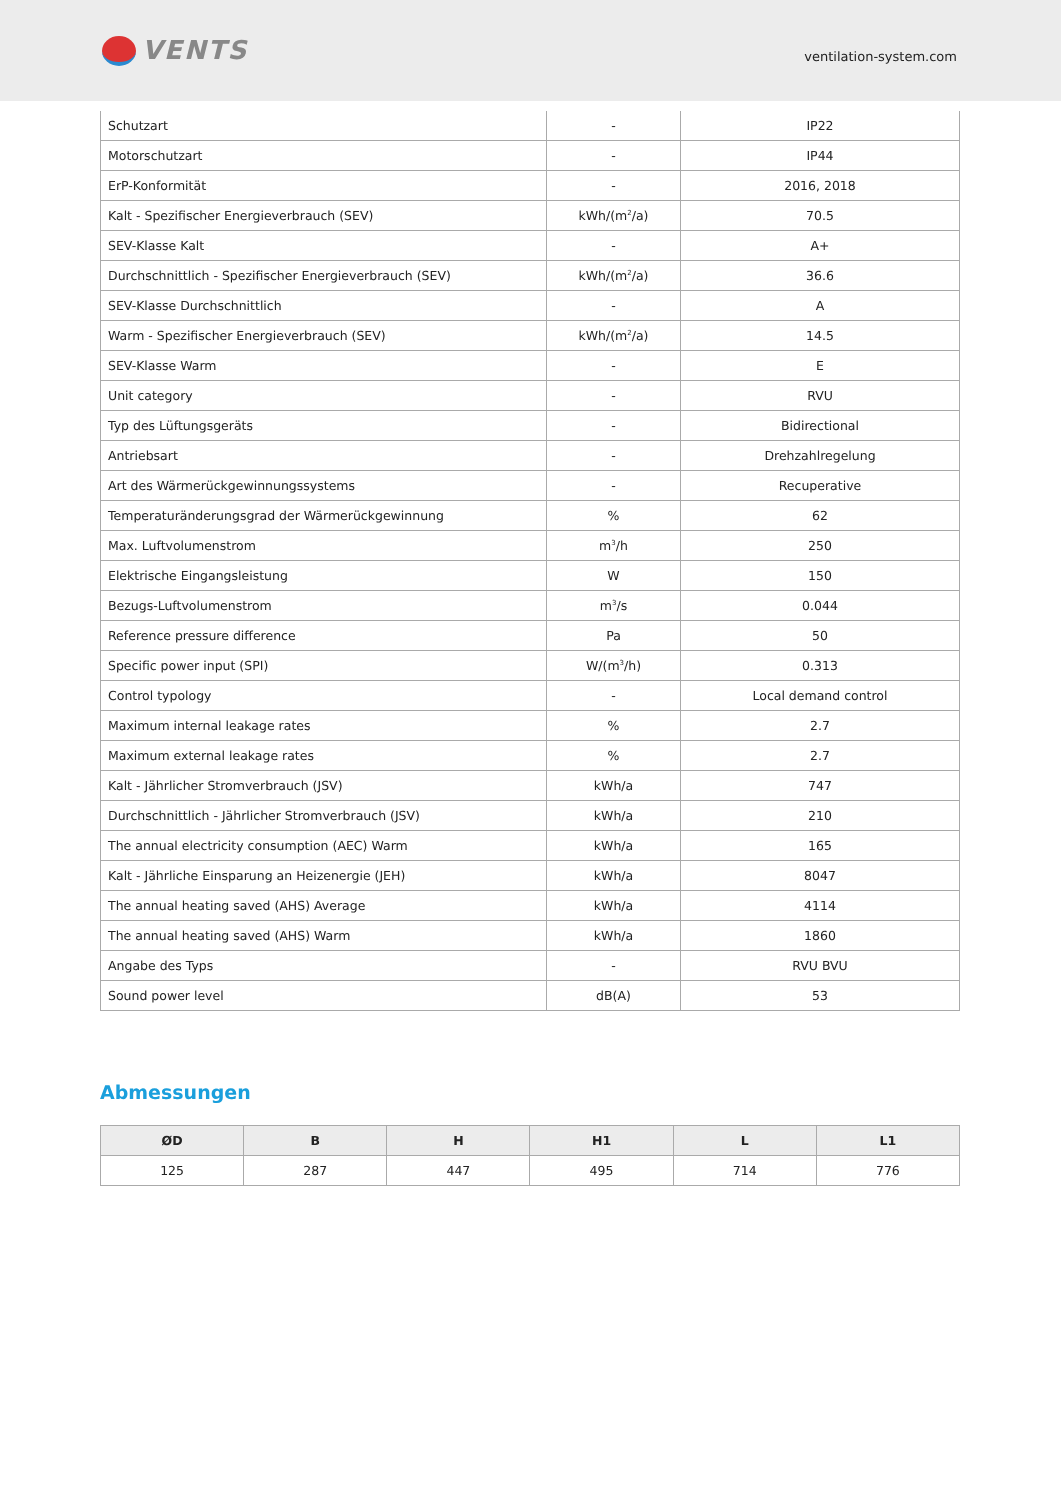VENTS
ventilation-system.com
| Schutzart | - | IP22 |
| Motorschutzart | - | IP44 |
| ErP-Konformität | - | 2016, 2018 |
| Kalt - Spezifischer Energieverbrauch (SEV) | kWh/(m<sup>2</sup>/a) | 70.5 |
| SEV-Klasse Kalt | - | A+ |
| Durchschnittlich - Spezifischer Energieverbrauch (SEV) | kWh/(m<sup>2</sup>/a) | 36.6 |
| SEV-Klasse Durchschnittlich | - | A |
| Warm - Spezifischer Energieverbrauch (SEV) | kWh/(m<sup>2</sup>/a) | 14.5 |
| SEV-Klasse Warm | - | E |
| Unit category | - | RVU |
| Typ des Lüftungsgeräts | - | Bidirectional |
| Antriebsart | - | Drehzahlregelung |
| Art des Wärmerückgewinnungssystems | - | Recuperative |
| Temperaturänderungsgrad der Wärmerückgewinnung | % | 62 |
| Max. Luftvolumenstrom | m<sup>3</sup>/h | 250 |
| Elektrische Eingangsleistung | W | 150 |
| Bezugs-Luftvolumenstrom | m<sup>3</sup>/s | 0.044 |
| Reference pressure difference | Pa | 50 |
| Specific power input (SPI) | W/(m<sup>3</sup>/h) | 0.313 |
| Control typology | - | Local demand control |
| Maximum internal leakage rates | % | 2.7 |
| Maximum external leakage rates | % | 2.7 |
| Kalt - Jährlicher Stromverbrauch (JSV) | kWh/a | 747 |
| Durchschnittlich - Jährlicher Stromverbrauch (JSV) | kWh/a | 210 |
| The annual electricity consumption (AEC) Warm | kWh/a | 165 |
| Kalt - Jährliche Einsparung an Heizenergie (JEH) | kWh/a | 8047 |
| The annual heating saved (AHS) Average | kWh/a | 4114 |
| The annual heating saved (AHS) Warm | kWh/a | 1860 |
| Angabe des Typs | - | RVU BVU |
| Sound power level | dB(A) | 53 |
Abmessungen
| ØD | B | H | H1 | L | L1 |
| --- | --- | --- | --- | --- | --- |
| 125 | 287 | 447 | 495 | 714 | 776 |